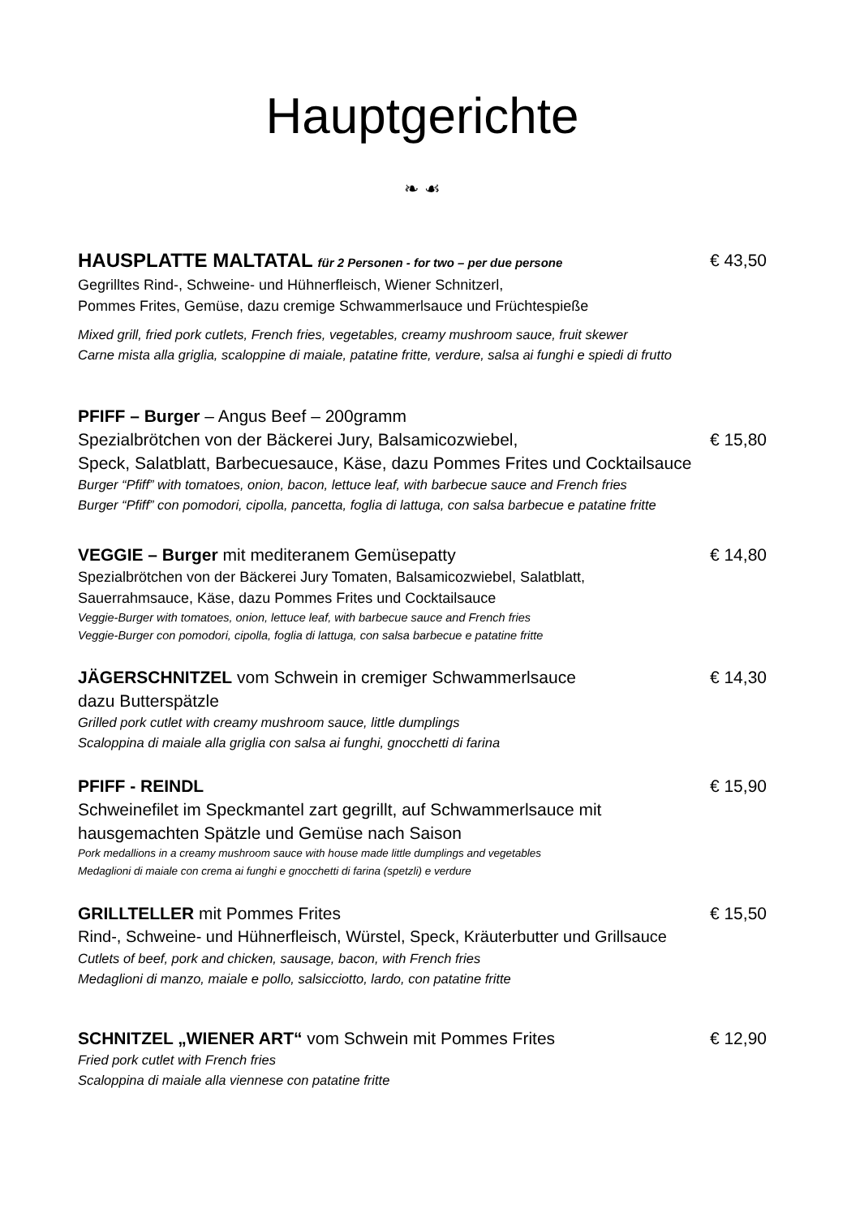Hauptgerichte
❧ ☙
HAUSPLATTE MALTATAL für 2 Personen - for two – per due persone
€ 43,50
Gegrilltes Rind-, Schweine- und Hühnerfleisch, Wiener Schnitzerl,
Pommes Frites, Gemüse, dazu cremige Schwammerlsauce und Früchtespieße
Mixed grill, fried pork cutlets, French fries, vegetables, creamy mushroom sauce, fruit skewer
Carne mista alla griglia, scaloppine di maiale, patatine fritte, verdure, salsa ai funghi e spiedi di frutto
PFIFF – Burger – Angus Beef – 200gramm
Spezialbrötchen von der Bäckerei Jury, Balsamicozwiebel,
€ 15,80
Speck, Salatblatt, Barbecuesauce, Käse, dazu Pommes Frites und Cocktailsauce
Burger “Pfiff” with tomatoes, onion, bacon, lettuce leaf, with barbecue sauce and French fries
Burger “Pfiff” con pomodori, cipolla, pancetta, foglia di lattuga, con salsa barbecue e patatine fritte
VEGGIE – Burger mit mediteranem Gemüsepatty
€ 14,80
Spezialbrötchen von der Bäckerei Jury Tomaten, Balsamicozwiebel, Salatblatt,
Sauerrahmsauce, Käse, dazu Pommes Frites und Cocktailsauce
Veggie-Burger with tomatoes, onion, lettuce leaf, with barbecue sauce and French fries
Veggie-Burger con pomodori, cipolla, foglia di lattuga, con salsa barbecue e patatine fritte
JÄGERSCHNITZEL vom Schwein in cremiger Schwammerlsauce
€ 14,30
dazu Butterspätzle
Grilled pork cutlet with creamy mushroom sauce, little dumplings
Scaloppina di maiale alla griglia con salsa ai funghi, gnocchetti di farina
PFIFF - REINDL € 15,90
Schweinefilet im Speckmantel zart gegrillt, auf Schwammerlsauce mit
hausgemachten Spätzle und Gemüse nach Saison
Pork medallions in a creamy mushroom sauce with house made little dumplings and vegetables
Medaglioni di maiale con crema ai funghi e gnocchetti di farina (spetzli) e verdure
GRILLTELLER mit Pommes Frites € 15,50
Rind-, Schweine- und Hühnerfleisch, Würstel, Speck, Kräuterbutter und Grillsauce
Cutlets of beef, pork and chicken, sausage, bacon, with French fries
Medaglioni di manzo, maiale e pollo, salsicciotto, lardo, con patatine fritte
SCHNITZEL „WIENER ART“ vom Schwein mit Pommes Frites
€ 12,90
Fried pork cutlet with French fries
Scaloppina di maiale alla viennese con patatine fritte